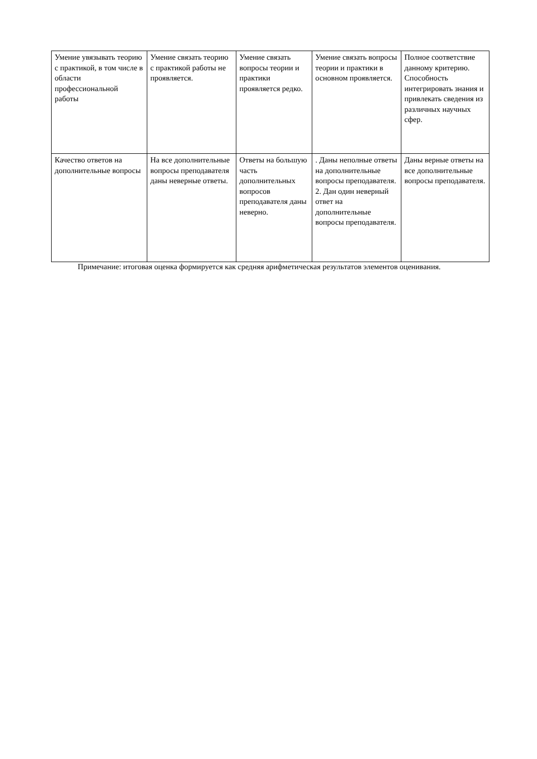| Умение увязывать теорию с практикой, в том числе в области профессиональной работы | Умение связать теорию с практикой работы не проявляется. | Умение связать вопросы теории и практики проявляется редко. | Умение связать вопросы теории и практики в основном проявляется. | Полное соответствие данному критерию. Способность интегрировать знания и привлекать сведения из различных научных сфер. |
| Качество ответов на дополнительные вопросы | На все дополнительные вопросы преподавателя даны неверные ответы. | Ответы на большую часть дополнительных вопросов преподавателя даны неверно. | . Даны неполные ответы на дополнительные вопросы преподавателя. 2. Дан один неверный ответ на дополнительные вопросы преподавателя. | Даны верные ответы на все дополнительные вопросы преподавателя. |
Примечание: итоговая оценка формируется как средняя арифметическая результатов элементов оценивания.